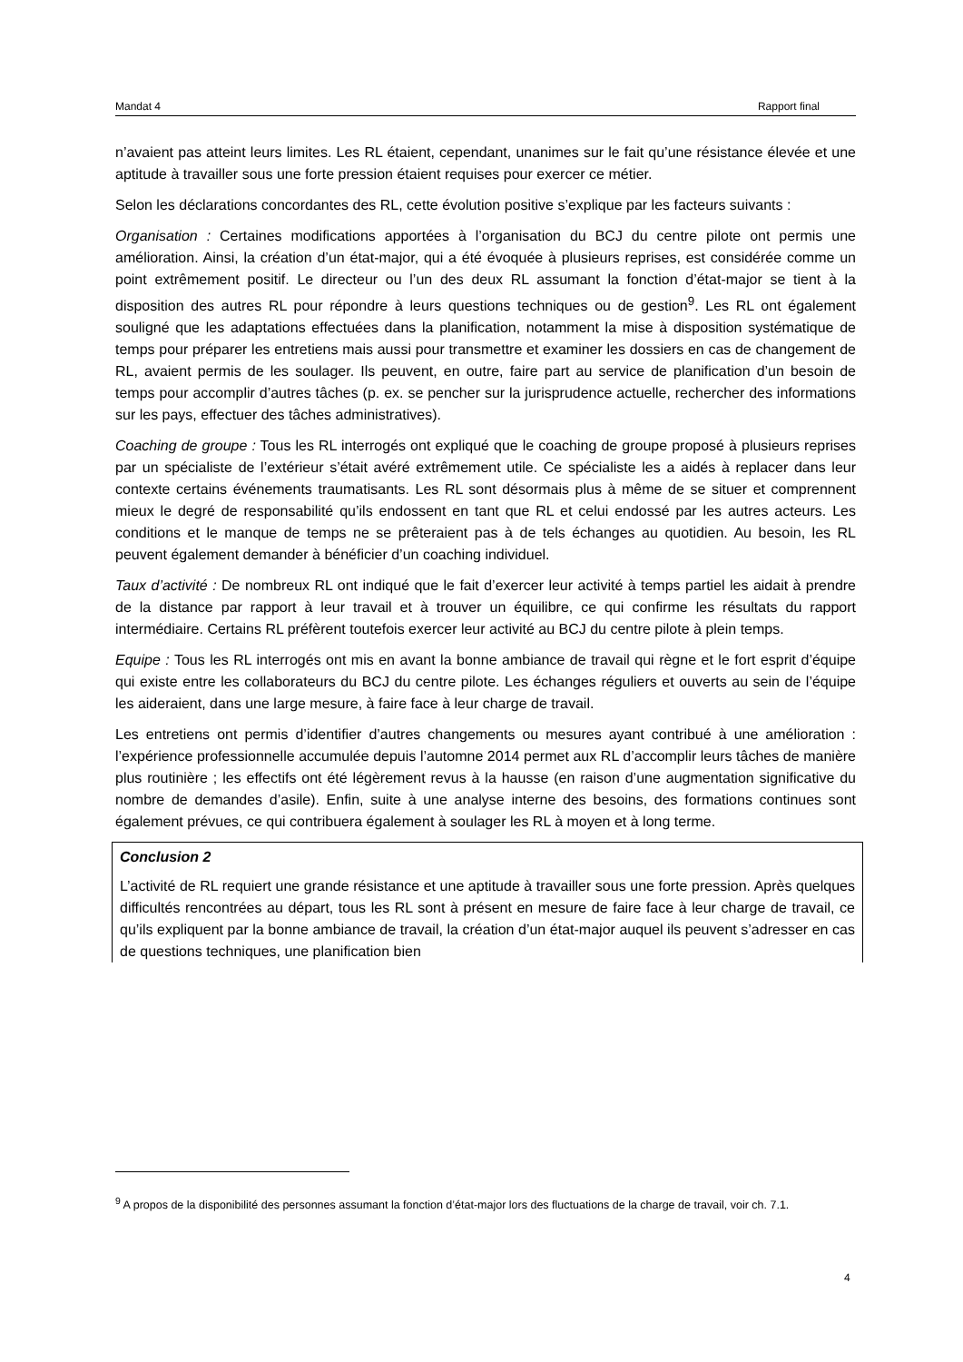Mandat 4 Rapport final
n’avaient pas atteint leurs limites. Les RL étaient, cependant, unanimes sur le fait qu’une résistance élevée et une aptitude à travailler sous une forte pression étaient requises pour exercer ce métier.
Selon les déclarations concordantes des RL, cette évolution positive s’explique par les facteurs suivants :
Organisation : Certaines modifications apportées à l’organisation du BCJ du centre pilote ont permis une amélioration. Ainsi, la création d’un état-major, qui a été évoquée à plusieurs reprises, est considérée comme un point extrêmement positif. Le directeur ou l’un des deux RL assumant la fonction d’état-major se tient à la disposition des autres RL pour répondre à leurs questions techniques ou de gestion<sup>9</sup>. Les RL ont également souligné que les adaptations effectuées dans la planification, notamment la mise à disposition systématique de temps pour préparer les entretiens mais aussi pour transmettre et examiner les dossiers en cas de changement de RL, avaient permis de les soulager. Ils peuvent, en outre, faire part au service de planification d’un besoin de temps pour accomplir d’autres tâches (p. ex. se pencher sur la jurisprudence actuelle, rechercher des informations sur les pays, effectuer des tâches administratives).
Coaching de groupe : Tous les RL interrogés ont expliqué que le coaching de groupe proposé à plusieurs reprises par un spécialiste de l’extérieur s’était avéré extrêmement utile. Ce spécialiste les a aidés à replacer dans leur contexte certains événements traumatisants. Les RL sont désormais plus à même de se situer et comprennent mieux le degré de responsabilité qu’ils endossent en tant que RL et celui endossé par les autres acteurs. Les conditions et le manque de temps ne se prêteraient pas à de tels échanges au quotidien. Au besoin, les RL peuvent également demander à bénéficier d’un coaching individuel.
Taux d’activité : De nombreux RL ont indiqué que le fait d’exercer leur activité à temps partiel les aidait à prendre de la distance par rapport à leur travail et à trouver un équilibre, ce qui confirme les résultats du rapport intermédiaire. Certains RL préfèrent toutefois exercer leur activité au BCJ du centre pilote à plein temps.
Equipe : Tous les RL interrogés ont mis en avant la bonne ambiance de travail qui règne et le fort esprit d’équipe qui existe entre les collaborateurs du BCJ du centre pilote. Les échanges réguliers et ouverts au sein de l’équipe les aideraient, dans une large mesure, à faire face à leur charge de travail.
Les entretiens ont permis d’identifier d’autres changements ou mesures ayant contribué à une amélioration : l’expérience professionnelle accumulée depuis l’automne 2014 permet aux RL d’accomplir leurs tâches de manière plus routinière ; les effectifs ont été légèrement revus à la hausse (en raison d’une augmentation significative du nombre de demandes d’asile). Enfin, suite à une analyse interne des besoins, des formations continues sont également prévues, ce qui contribuera également à soulager les RL à moyen et à long terme.
Conclusion 2
L’activité de RL requiert une grande résistance et une aptitude à travailler sous une forte pression. Après quelques difficultés rencontrées au départ, tous les RL sont à présent en mesure de faire face à leur charge de travail, ce qu’ils expliquent par la bonne ambiance de travail, la création d’un état-major auquel ils peuvent s’adresser en cas de questions techniques, une planification bien
<sup>9</sup> A propos de la disponibilité des personnes assumant la fonction d’état-major lors des fluctuations de la charge de travail, voir ch. 7.1.
4